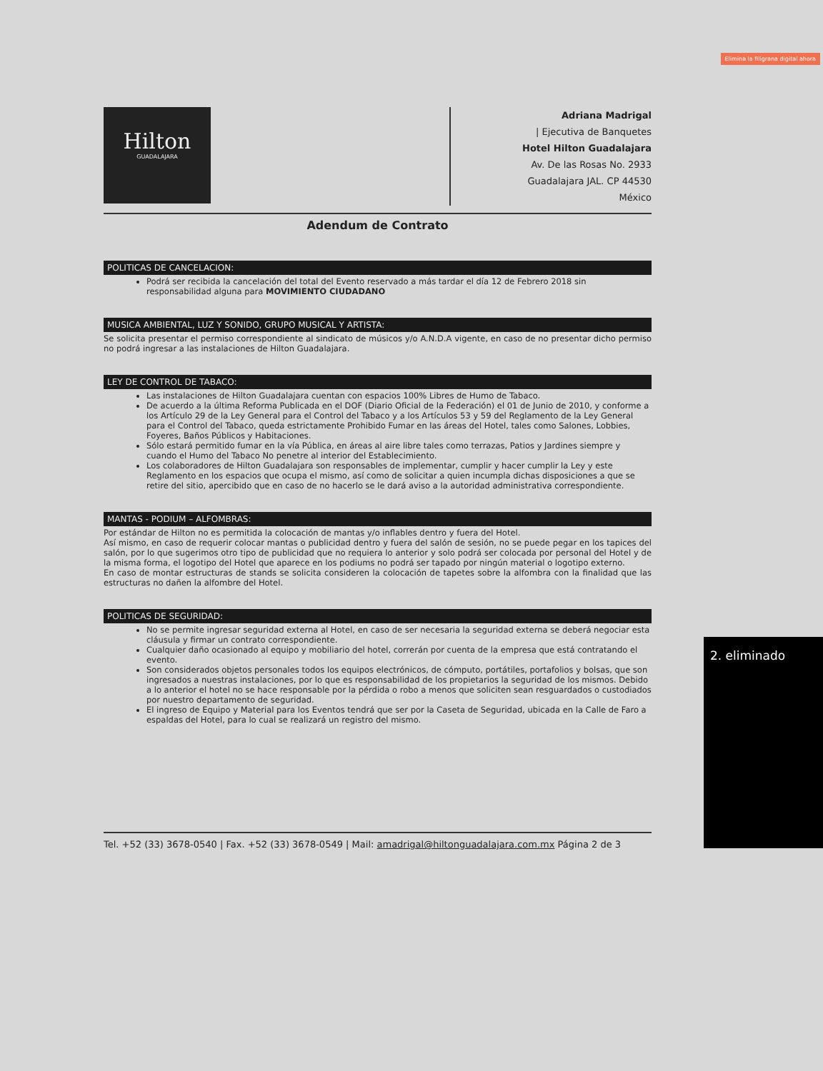Elimina la filigrana digital ahora
Hilton
GUADALAJARA
Adriana Madrigal
| Ejecutiva de Banquetes
Hotel Hilton Guadalajara
Av. De las Rosas No. 2933
Guadalajara JAL. CP 44530
México
Adendum de Contrato
POLITICAS DE CANCELACION:
Podrá ser recibida la cancelación del total del Evento reservado a más tardar el día 12 de Febrero 2018 sin responsabilidad alguna para MOVIMIENTO CIUDADANO
MUSICA AMBIENTAL, LUZ Y SONIDO, GRUPO MUSICAL Y ARTISTA:
Se solicita presentar el permiso correspondiente al sindicato de músicos y/o A.N.D.A vigente, en caso de no presentar dicho permiso no podrá ingresar a las instalaciones de Hilton Guadalajara.
LEY DE CONTROL DE TABACO:
Las instalaciones de Hilton Guadalajara cuentan con espacios 100% Libres de Humo de Tabaco.
De acuerdo a la última Reforma Publicada en el DOF (Diario Oficial de la Federación) el 01 de Junio de 2010, y conforme a los Artículo 29 de la Ley General para el Control del Tabaco y a los Artículos 53 y 59 del Reglamento de la Ley General para el Control del Tabaco, queda estrictamente Prohibido Fumar en las áreas del Hotel, tales como Salones, Lobbies, Foyeres, Baños Públicos y Habitaciones.
Sólo estará permitido fumar en la vía Pública, en áreas al aire libre tales como terrazas, Patios y Jardines siempre y cuando el Humo del Tabaco No penetre al interior del Establecimiento.
Los colaboradores de Hilton Guadalajara son responsables de implementar, cumplir y hacer cumplir la Ley y este Reglamento en los espacios que ocupa el mismo, así como de solicitar a quien incumpla dichas disposiciones a que se retire del sitio, apercibido que en caso de no hacerlo se le dará aviso a la autoridad administrativa correspondiente.
MANTAS - PODIUM – ALFOMBRAS:
Por estándar de Hilton no es permitida la colocación de mantas y/o inflables dentro y fuera del Hotel.
Así mismo, en caso de requerir colocar mantas o publicidad dentro y fuera del salón de sesión, no se puede pegar en los tapices del salón, por lo que sugerimos otro tipo de publicidad que no requiera lo anterior y solo podrá ser colocada por personal del Hotel y de la misma forma, el logotipo del Hotel que aparece en los podiums no podrá ser tapado por ningún material o logotipo externo.
En caso de montar estructuras de stands se solicita consideren la colocación de tapetes sobre la alfombra con la finalidad que las estructuras no dañen la alfombre del Hotel.
POLITICAS DE SEGURIDAD:
No se permite ingresar seguridad externa al Hotel, en caso de ser necesaria la seguridad externa se deberá negociar esta cláusula y firmar un contrato correspondiente.
Cualquier daño ocasionado al equipo y mobiliario del hotel, correrán por cuenta de la empresa que está contratando el evento.
Son considerados objetos personales todos los equipos electrónicos, de cómputo, portátiles, portafolios y bolsas, que son ingresados a nuestras instalaciones, por lo que es responsabilidad de los propietarios la seguridad de los mismos. Debido a lo anterior el hotel no se hace responsable por la pérdida o robo a menos que soliciten sean resguardados o custodiados por nuestro departamento de seguridad.
El ingreso de Equipo y Material para los Eventos tendrá que ser por la Caseta de Seguridad, ubicada en la Calle de Faro a espaldas del Hotel, para lo cual se realizará un registro del mismo.
Tel. +52 (33) 3678-0540 | Fax. +52 (33) 3678-0549 | Mail: amadrigal@hiltonguadalajara.com.mx Página 2 de 3
2. eliminado